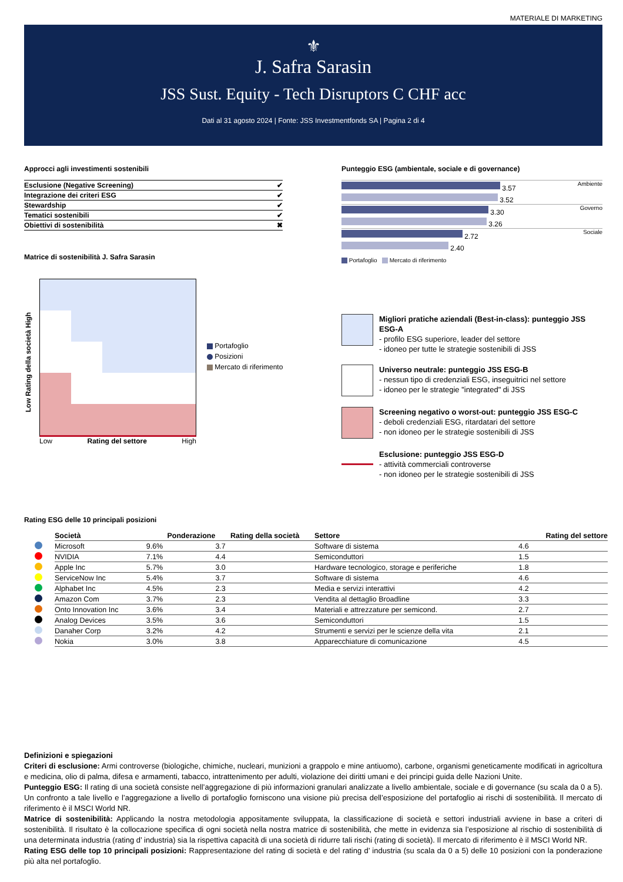MATERIALE DI MARKETING
⚜
J. Safra Sarasin
JSS Sust. Equity - Tech Disruptors C CHF acc
Dati al 31 agosto 2024 | Fonte: JSS Investmentfonds SA | Pagina 2 di 4
Approcci agli investimenti sostenibili
| Esclusione (Negative Screening) | ✔ |
| Integrazione dei criteri ESG | ✔ |
| Stewardship | ✔ |
| Tematici sostenibili | ✔ |
| Obiettivi di sostenibilità | ✖ |
Matrice di sostenibilità J. Safra Sarasin
Low Rating della società High
Low Rating del settore High
Portafoglio
Posizioni
Mercato di riferimento
Punteggio ESG (ambientale, sociale e di governance)
3.57
3.52
Ambiente
3.30
3.26
Governo
2.72
2.40
Sociale
Portafoglio Mercato di riferimento
Migliori pratiche aziendali (Best-in-class): punteggio JSS ESG-A
- profilo ESG superiore, leader del settore
- idoneo per tutte le strategie sostenibili di JSS
Universo neutrale: punteggio JSS ESG-B
- nessun tipo di credenziali ESG, inseguitrici nel settore
- idoneo per le strategie "integrated" di JSS
Screening negativo o worst-out: punteggio JSS ESG-C
- deboli credenziali ESG, ritardatari del settore
- non idoneo per le strategie sostenibili di JSS
Esclusione: punteggio JSS ESG-D
- attività commerciali controverse
- non idoneo per le strategie sostenibili di JSS
Rating ESG delle 10 principali posizioni
| | Società | Ponderazione | Rating della società | Settore | Rating del settore |
| --- | --- | --- | --- | --- | --- |
| | Microsoft | 9.6% | 3.7 | Software di sistema | 4.6 |
| | NVIDIA | 7.1% | 4.4 | Semiconduttori | 1.5 |
| | Apple Inc | 5.7% | 3.0 | Hardware tecnologico, storage e periferiche | 1.8 |
| | ServiceNow Inc | 5.4% | 3.7 | Software di sistema | 4.6 |
| | Alphabet Inc | 4.5% | 2.3 | Media e servizi interattivi | 4.2 |
| | Amazon Com | 3.7% | 2.3 | Vendita al dettaglio Broadline | 3.3 |
| | Onto Innovation Inc | 3.6% | 3.4 | Materiali e attrezzature per semicond. | 2.7 |
| | Analog Devices | 3.5% | 3.6 | Semiconduttori | 1.5 |
| | Danaher Corp | 3.2% | 4.2 | Strumenti e servizi per le scienze della vita | 2.1 |
| | Nokia | 3.0% | 3.8 | Apparecchiature di comunicazione | 4.5 |
Definizioni e spiegazioni
Criteri di esclusione: Armi controverse (biologiche, chimiche, nucleari, munizioni a grappolo e mine antiuomo), carbone, organismi geneticamente modificati in agricoltura e medicina, olio di palma, difesa e armamenti, tabacco, intrattenimento per adulti, violazione dei diritti umani e dei principi guida delle Nazioni Unite.
Punteggio ESG: Il rating di una società consiste nell’aggregazione di più informazioni granulari analizzate a livello ambientale, sociale e di governance (su scala da 0 a 5). Un confronto a tale livello e l’aggregazione a livello di portafoglio forniscono una visione più precisa dell’esposizione del portafoglio ai rischi di sostenibilità. Il mercato di riferimento è il MSCI World NR.
Matrice di sostenibilità: Applicando la nostra metodologia appositamente sviluppata, la classificazione di società e settori industriali avviene in base a criteri di sostenibilità. Il risultato è la collocazione specifica di ogni società nella nostra matrice di sostenibilità, che mette in evidenza sia l’esposizione al rischio di sostenibilità di una determinata industria (rating d’ industria) sia la rispettiva capacità di una società di ridurre tali rischi (rating di società). Il mercato di riferimento è il MSCI World NR.
Rating ESG delle top 10 principali posizioni: Rappresentazione del rating di società e del rating d’ industria (su scala da 0 a 5) delle 10 posizioni con la ponderazione più alta nel portafoglio.